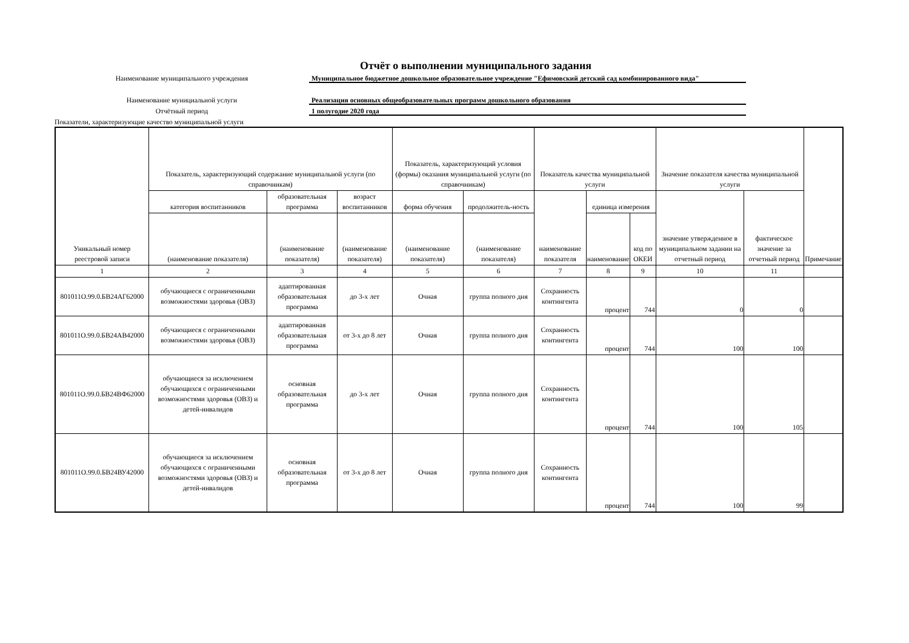Отчёт о выполнении муниципального задания
Наименование муниципального учреждения Муниципальное бюджетное дошкольное образовательное учреждение "Ефимовский детский сад комбинированного вида"
Наименование мунициальной услуги Реализация основных общеобразовательных программ дошкольного образования
Отчётный период 1 полугодие 2020 года
Показатели, характеризующие качество муниципальной услуги
| Уникальный номер реестровой записи | Показатель, характеризующий содержание муниципальной услуги (по справочникам) | | | Показатель, характеризующий условия (формы) оказания муниципальной услуги (по справочникам) | | Показатель качества муниципальной услуги | | | Значение показателя качества муниципальной услуги | | Примечание |
| --- | --- | --- | --- | --- | --- | --- | --- | --- | --- | --- | --- |
| | категория воспитанников | образовательная программа | возраст воспитанников | форма обучения | продолжитель-ность | наименование показателя | единица измерения | | значение утвержденное в муниципальном задании на отчетный период | фактическое значение за отчетный период | |
| | (наименование показателя) | (наименование показателя) | (наименование показателя) | (наименование показателя) | (наименование показателя) | | наименование | код по ОКЕИ | | | |
| 1 | 2 | 3 | 4 | 5 | 6 | 7 | 8 | 9 | 10 | 11 | |
| 801011О.99.0.БВ24АГ62000 | обучающиеся с ограниченными возможностями здоровья (ОВЗ) | адаптированная образовательная программа | до 3-х лет | Очная | группа полного дня | Сохранность контингента | процент | 744 | 0 | 0 | |
| 801011О.99.0.БВ24АВ42000 | обучающиеся с ограниченными возможностями здоровья (ОВЗ) | адаптированная образовательная программа | от 3-х до 8 лет | Очная | группа полного дня | Сохранность контингента | процент | 744 | 100 | 100 | |
| 801011О.99.0.БВ24ВФ62000 | обучающиеся за исключением обучающихся с ограниченными возможностями здоровья (ОВЗ) и детей-инвалидов | основная образовательная программа | до 3-х лет | Очная | группа полного дня | Сохранность контингента | процент | 744 | 100 | 105 | |
| 801011О.99.0.БВ24ВУ42000 | обучающиеся за исключением обучающихся с ограниченными возможностями здоровья (ОВЗ) и детей-инвалидов | основная образовательная программа | от 3-х до 8 лет | Очная | группа полного дня | Сохранность контингента | процент | 744 | 100 | 99 | |